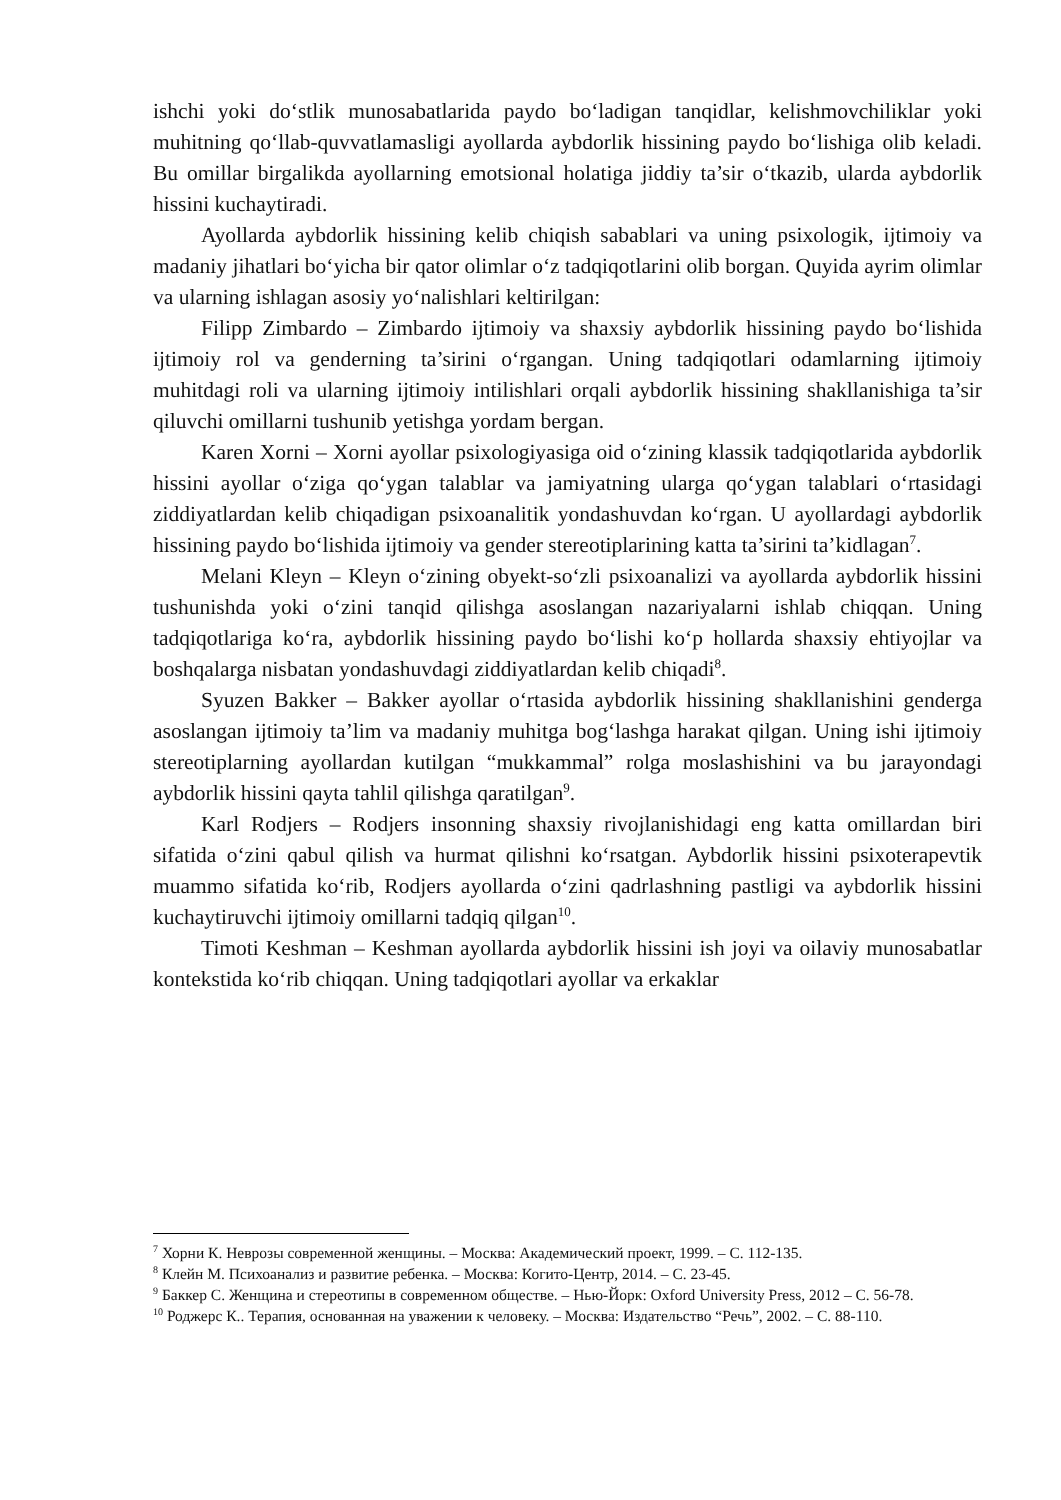ishchi yoki do‘stlik munosabatlarida paydo bo‘ladigan tanqidlar, kelishmovchiliklar yoki muhitning qo‘llab-quvvatlamasligi ayollarda aybdorlik hissining paydo bo‘lishiga olib keladi. Bu omillar birgalikda ayollarning emotsional holatiga jiddiy ta’sir o‘tkazib, ularda aybdorlik hissini kuchaytiradi.
Ayollarda aybdorlik hissining kelib chiqish sabablari va uning psixologik, ijtimoiy va madaniy jihatlari bo‘yicha bir qator olimlar o‘z tadqiqotlarini olib borgan. Quyida ayrim olimlar va ularning ishlagan asosiy yo‘nalishlari keltirilgan:
Filipp Zimbardo – Zimbardo ijtimoiy va shaxsiy aybdorlik hissining paydo bo‘lishida ijtimoiy rol va genderning ta’sirini o‘rgangan. Uning tadqiqotlari odamlarning ijtimoiy muhitdagi roli va ularning ijtimoiy intilishlari orqali aybdorlik hissining shakllanishiga ta’sir qiluvchi omillarni tushunib yetishga yordam bergan.
Karen Xorni – Xorni ayollar psixologiyasiga oid o‘zining klassik tadqiqotlarida aybdorlik hissini ayollar o‘ziga qo‘ygan talablar va jamiyatning ularga qo‘ygan talablari o‘rtasidagi ziddiyatlardan kelib chiqadigan psixoanalitik yondashuvdan ko‘rgan. U ayollardagi aybdorlik hissining paydo bo‘lishida ijtimoiy va gender stereotiplarining katta ta’sirini ta’kidlagan<sup>7</sup>.
Melani Kleyn – Kleyn o‘zining obyekt-so‘zli psixoanalizi va ayollarda aybdorlik hissini tushunishda yoki o‘zini tanqid qilishga asoslangan nazariyalarni ishlab chiqqan. Uning tadqiqotlariga ko‘ra, aybdorlik hissining paydo bo‘lishi ko‘p hollarda shaxsiy ehtiyojlar va boshqalarga nisbatan yondashuvdagi ziddiyatlardan kelib chiqadi<sup>8</sup>.
Syuzen Bakker – Bakker ayollar o‘rtasida aybdorlik hissining shakllanishini genderga asoslangan ijtimoiy ta’lim va madaniy muhitga bog‘lashga harakat qilgan. Uning ishi ijtimoiy stereotiplarning ayollardan kutilgan “mukkammal” rolga moslashishini va bu jarayondagi aybdorlik hissini qayta tahlil qilishga qaratilgan<sup>9</sup>.
Karl Rodjers – Rodjers insonning shaxsiy rivojlanishidagi eng katta omillardan biri sifatida o‘zini qabul qilish va hurmat qilishni ko‘rsatgan. Aybdorlik hissini psixoterapevtik muammo sifatida ko‘rib, Rodjers ayollarda o‘zini qadrlashning pastligi va aybdorlik hissini kuchaytiruvchi ijtimoiy omillarni tadqiq qilgan<sup>10</sup>.
Timoti Keshman – Keshman ayollarda aybdorlik hissini ish joyi va oilaviy munosabatlar kontekstida ko‘rib chiqqan. Uning tadqiqotlari ayollar va erkaklar
<sup>7</sup> Хорни К. Неврозы современной женщины. – Москва: Академический проект, 1999. – С. 112-135.
<sup>8</sup> Клейн М. Психоанализ и развитие ребенка. – Москва: Когито-Центр, 2014. – С. 23-45.
<sup>9</sup> Баккер С. Женщина и стереотипы в современном обществе. – Нью-Йорк: Oxford University Press, 2012 – С. 56-78.
<sup>10</sup> Роджерс К.. Терапия, основанная на уважении к человеку. – Москва: Издательство “Речь”, 2002. – С. 88-110.